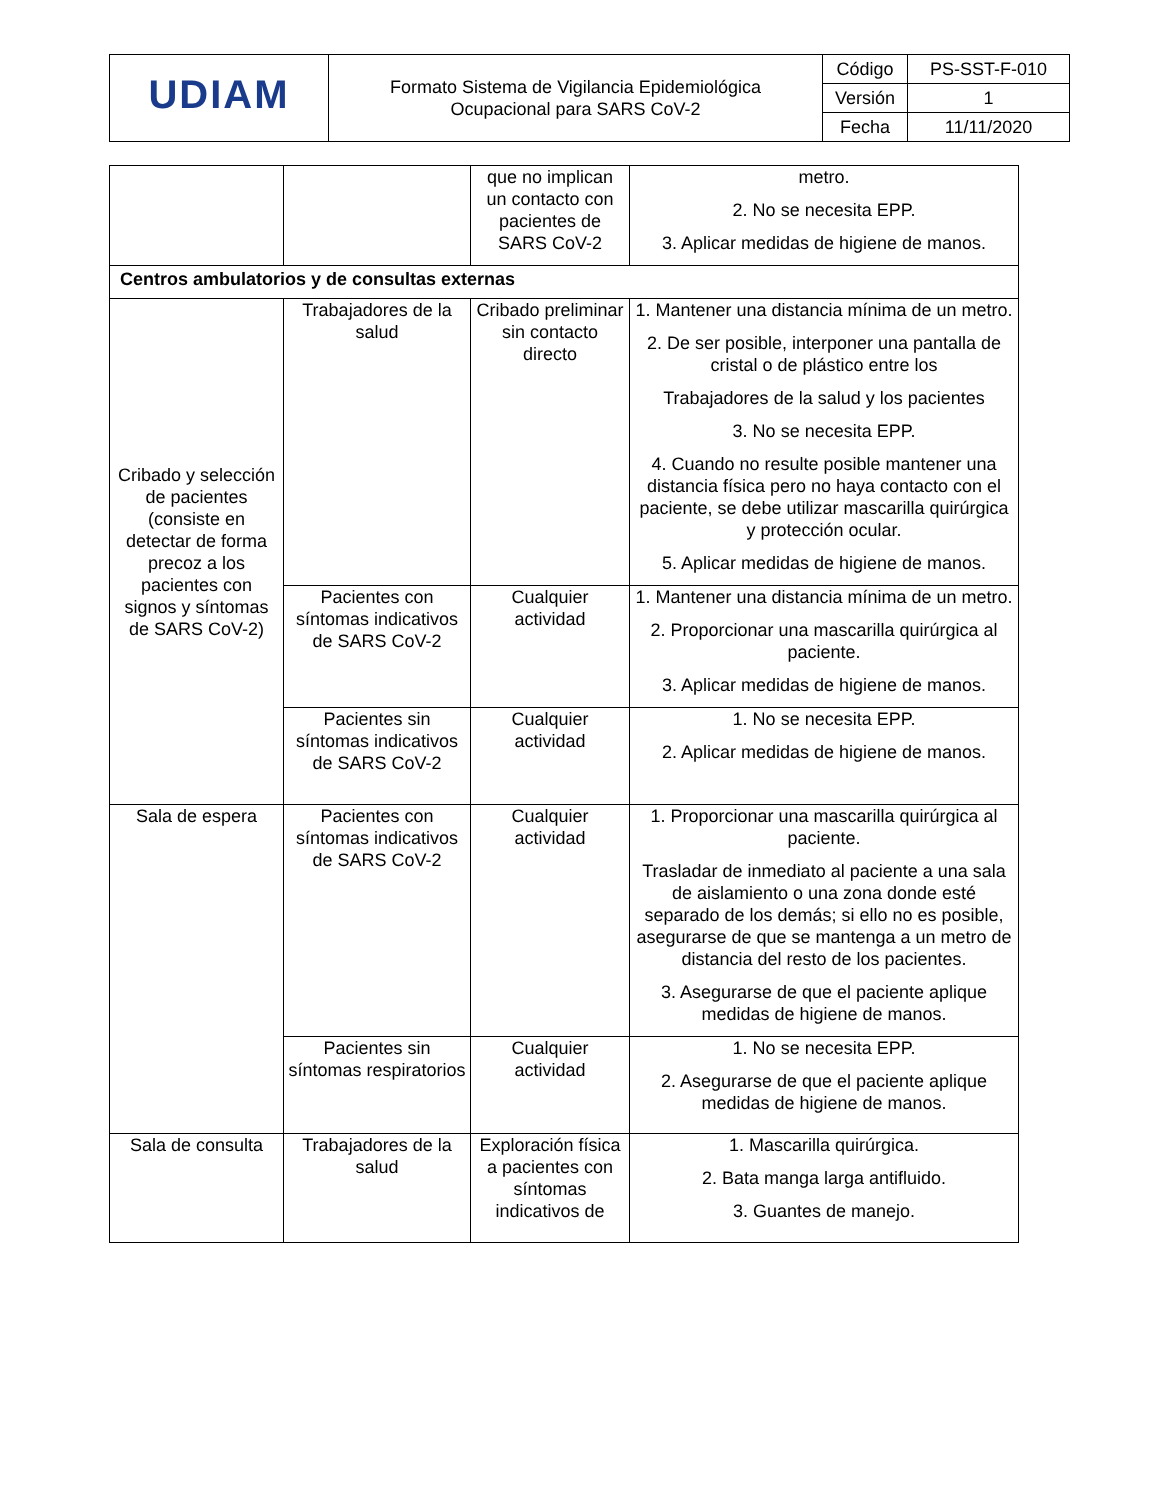| UDIAM | Formato Sistema de Vigilancia Epidemiológica Ocupacional para SARS CoV-2 | Código | PS-SST-F-010 |
| | | Versión | 1 |
| | | Fecha | 11/11/2020 |
| | | que no implican un contacto con pacientes de SARS CoV-2 | metro. 2. No se necesita EPP. 3. Aplicar medidas de higiene de manos. |
| Centros ambulatorios y de consultas externas | | | |
| Cribado y selección de pacientes (consiste en detectar de forma precoz a los pacientes con signos y síntomas de SARS CoV-2) | Trabajadores de la salud | Cribado preliminar sin contacto directo | 1. Mantener una distancia mínima de un metro. 2. De ser posible, interponer una pantalla de cristal o de plástico entre los Trabajadores de la salud y los pacientes 3. No se necesita EPP. 4. Cuando no resulte posible mantener una distancia física pero no haya contacto con el paciente, se debe utilizar mascarilla quirúrgica y protección ocular. 5. Aplicar medidas de higiene de manos. |
| | Pacientes con síntomas indicativos de SARS CoV-2 | Cualquier actividad | 1. Mantener una distancia mínima de un metro. 2. Proporcionar una mascarilla quirúrgica al paciente. 3. Aplicar medidas de higiene de manos. |
| | Pacientes sin síntomas indicativos de SARS CoV-2 | Cualquier actividad | 1. No se necesita EPP. 2. Aplicar medidas de higiene de manos. |
| Sala de espera | Pacientes con síntomas indicativos de SARS CoV-2 | Cualquier actividad | 1. Proporcionar una mascarilla quirúrgica al paciente. Trasladar de inmediato al paciente a una sala de aislamiento o una zona donde esté separado de los demás; si ello no es posible, asegurarse de que se mantenga a un metro de distancia del resto de los pacientes. 3. Asegurarse de que el paciente aplique medidas de higiene de manos. |
| | Pacientes sin síntomas respiratorios | Cualquier actividad | 1. No se necesita EPP. 2. Asegurarse de que el paciente aplique medidas de higiene de manos. |
| Sala de consulta | Trabajadores de la salud | Exploración física a pacientes con síntomas indicativos de | 1. Mascarilla quirúrgica. 2. Bata manga larga antifluido. 3. Guantes de manejo. |